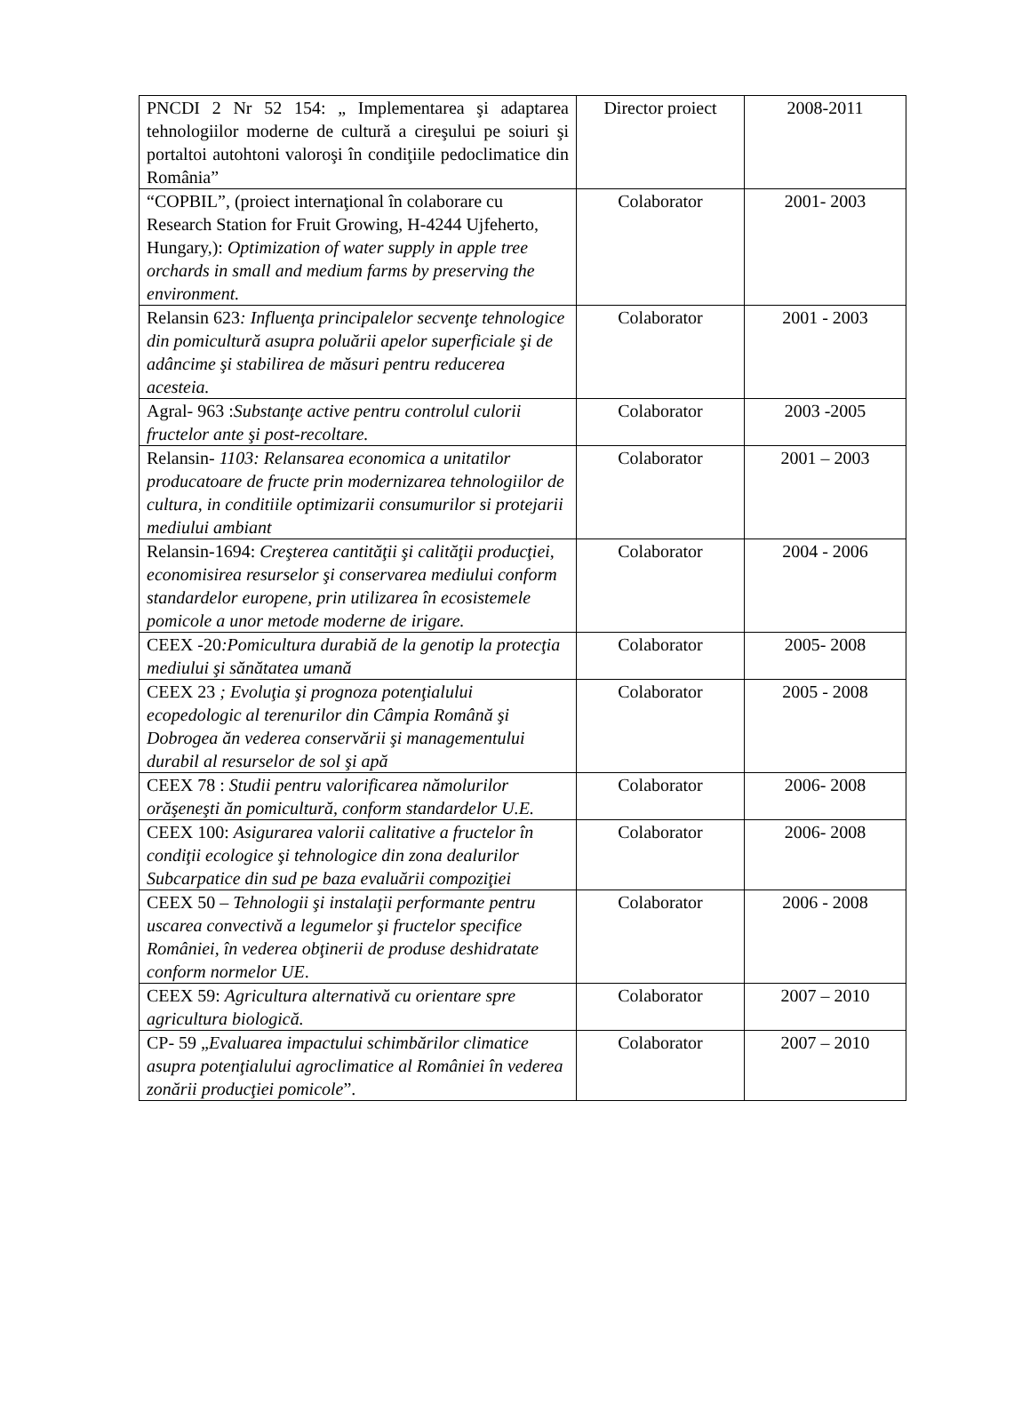| PNCDI 2 Nr 52 154: „ Implementarea şi adaptarea tehnologiilor moderne de cultură a cireşului pe soiuri şi portaltoi autohtoni valoroşi în condiţiile pedoclimatice din România” | Director proiect | 2008-2011 |
| “COPBIL”, (proiect internaţional în colaborare cu Research Station for Fruit Growing, H-4244 Ujfeherto, Hungary,): Optimization of water supply in apple tree orchards in small and medium farms by preserving the environment. | Colaborator | 2001- 2003 |
| Relansin 623 : Influenţa principalelor secvenţe tehnologice din pomicultură asupra poluării apelor superficiale şi de adâncime şi stabilirea de măsuri pentru reducerea acesteia. | Colaborator | 2001 - 2003 |
| Agral- 963 : Substanţe active pentru controlul culorii fructelor ante şi post-recoltare. | Colaborator | 2003 -2005 |
| Relansin- 1103: Relansarea economica a unitatilor producatoare de fructe prin modernizarea tehnologiilor de cultura, in conditiile optimizarii consumurilor si protejarii mediului ambiant | Colaborator | 2001 – 2003 |
| Relansin-1694: Creşterea cantităţii şi calităţii producţiei, economisirea resurselor şi conservarea mediului conform standardelor europene, prin utilizarea în ecosistemele pomicole a unor metode moderne de irigare. | Colaborator | 2004 - 2006 |
| CEEX -20 :Pomicultura durabiă de la genotip la protecţia mediului şi sănătatea umană | Colaborator | 2005- 2008 |
| CEEX 23 ; Evoluţia şi prognoza potenţialului ecopedologic al terenurilor din Câmpia Română şi Dobrogea ăn vederea conservării şi managementului durabil al resurselor de sol şi apă | Colaborator | 2005 - 2008 |
| CEEX 78 : Studii pentru valorificarea nămolurilor orăşeneşti ăn pomicultură, conform standardelor U.E. | Colaborator | 2006- 2008 |
| CEEX 100: Asigurarea valorii calitative a fructelor în condiţii ecologice şi tehnologice din zona dealurilor Subcarpatice din sud pe baza evaluării compoziţiei | Colaborator | 2006- 2008 |
| CEEX 50 – Tehnologii şi instalaţii performante pentru uscarea convectivă a legumelor şi fructelor specifice României, în vederea obţinerii de produse deshidratate conform normelor UE . | Colaborator | 2006 - 2008 |
| CEEX 59: Agricultura alternativă cu orientare spre agricultura biologică. | Colaborator | 2007 – 2010 |
| CP- 59 „ Evaluarea impactului schimbărilor climatice asupra potenţialului agroclimatice al României în vederea zonării producţiei pomicole ”. | Colaborator | 2007 – 2010 |